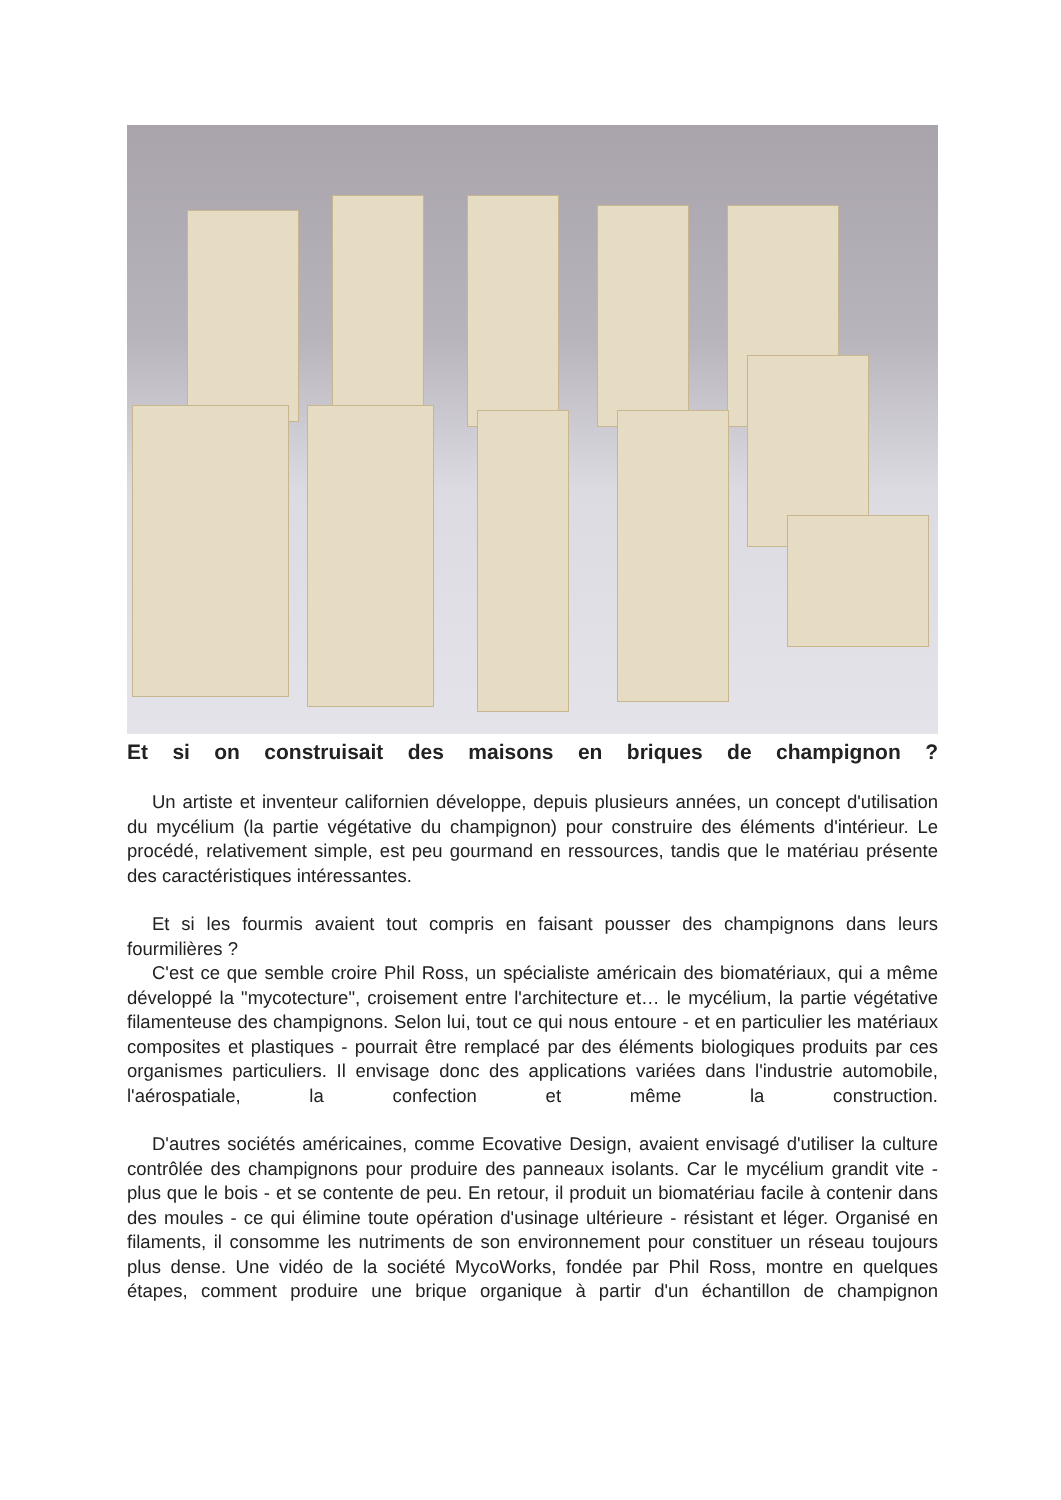Et si on construisait des maisons en briques de champignon ?
Un artiste et inventeur californien développe, depuis plusieurs années, un concept d'utilisation du mycélium (la partie végétative du champignon) pour construire des éléments d'intérieur. Le procédé, relativement simple, est peu gourmand en ressources, tandis que le matériau présente des caractéristiques intéressantes.
Et si les fourmis avaient tout compris en faisant pousser des champignons dans leurs fourmilières ?
C'est ce que semble croire Phil Ross, un spécialiste américain des biomatériaux, qui a même développé la "mycotecture", croisement entre l'architecture et… le mycélium, la partie végétative filamenteuse des champignons. Selon lui, tout ce qui nous entoure - et en particulier les matériaux composites et plastiques - pourrait être remplacé par des éléments biologiques produits par ces organismes particuliers. Il envisage donc des applications variées dans l'industrie automobile, l'aérospatiale, la confection et même la construction.
D'autres sociétés américaines, comme Ecovative Design, avaient envisagé d'utiliser la culture contrôlée des champignons pour produire des panneaux isolants. Car le mycélium grandit vite - plus que le bois - et se contente de peu. En retour, il produit un biomatériau facile à contenir dans des moules - ce qui élimine toute opération d'usinage ultérieure - résistant et léger. Organisé en filaments, il consomme les nutriments de son environnement pour constituer un réseau toujours plus dense. Une vidéo de la société MycoWorks, fondée par Phil Ross, montre en quelques étapes, comment produire une brique organique à partir d'un échantillon de champignon